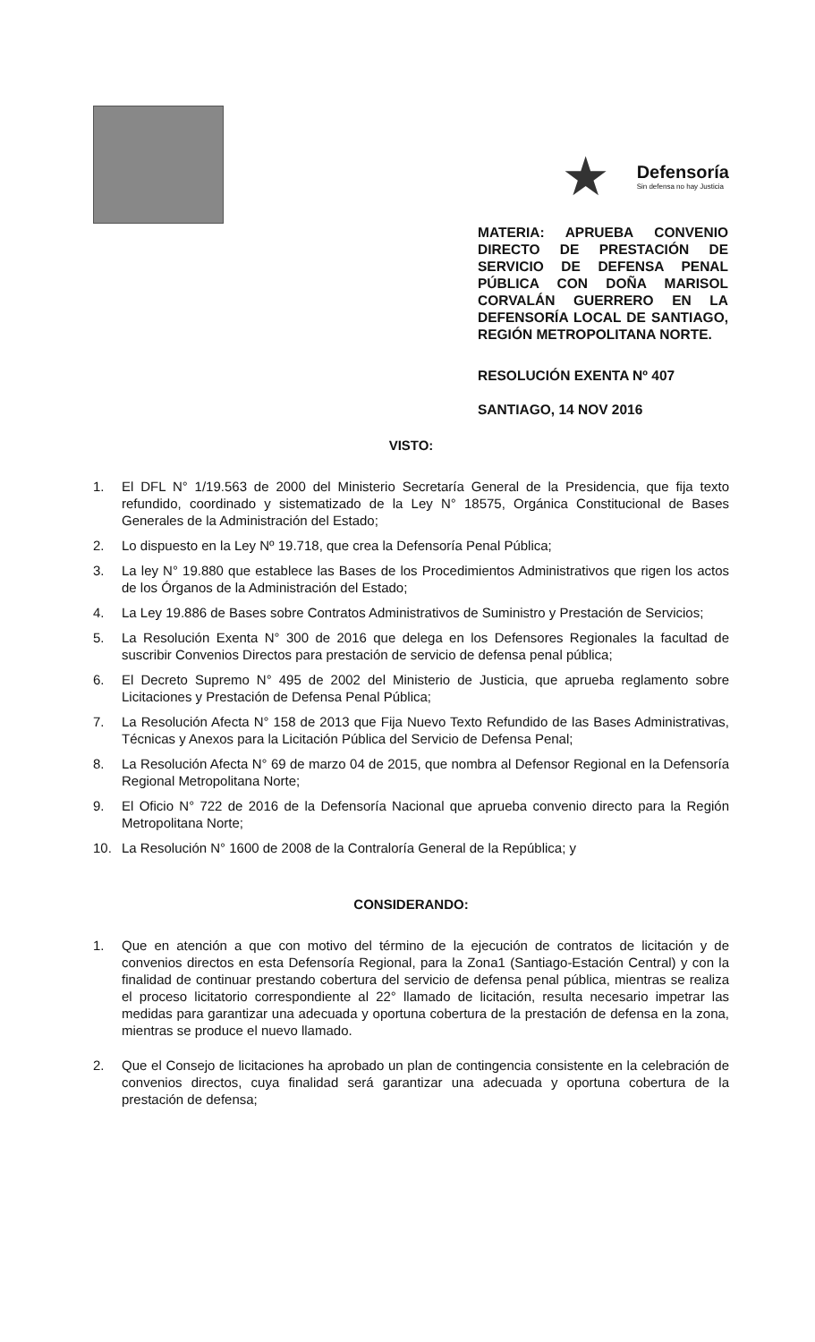★
Defensoría
Sin defensa no hay Justicia
MATERIA: APRUEBA CONVENIO DIRECTO DE PRESTACIÓN DE SERVICIO DE DEFENSA PENAL PÚBLICA CON DOÑA MARISOL CORVALÁN GUERRERO EN LA DEFENSORÍA LOCAL DE SANTIAGO, REGIÓN METROPOLITANA NORTE.
RESOLUCIÓN EXENTA Nº 407
SANTIAGO, 14 NOV 2016
VISTO:
1. El DFL N° 1/19.563 de 2000 del Ministerio Secretaría General de la Presidencia, que fija texto refundido, coordinado y sistematizado de la Ley N° 18575, Orgánica Constitucional de Bases Generales de la Administración del Estado;
2. Lo dispuesto en la Ley Nº 19.718, que crea la Defensoría Penal Pública;
3. La ley N° 19.880 que establece las Bases de los Procedimientos Administrativos que rigen los actos de los Órganos de la Administración del Estado;
4. La Ley 19.886 de Bases sobre Contratos Administrativos de Suministro y Prestación de Servicios;
5. La Resolución Exenta N° 300 de 2016 que delega en los Defensores Regionales la facultad de suscribir Convenios Directos para prestación de servicio de defensa penal pública;
6. El Decreto Supremo N° 495 de 2002 del Ministerio de Justicia, que aprueba reglamento sobre Licitaciones y Prestación de Defensa Penal Pública;
7. La Resolución Afecta N° 158 de 2013 que Fija Nuevo Texto Refundido de las Bases Administrativas, Técnicas y Anexos para la Licitación Pública del Servicio de Defensa Penal;
8. La Resolución Afecta N° 69 de marzo 04 de 2015, que nombra al Defensor Regional en la Defensoría Regional Metropolitana Norte;
9. El Oficio N° 722 de 2016 de la Defensoría Nacional que aprueba convenio directo para la Región Metropolitana Norte;
10. La Resolución N° 1600 de 2008 de la Contraloría General de la República; y
CONSIDERANDO:
1. Que en atención a que con motivo del término de la ejecución de contratos de licitación y de convenios directos en esta Defensoría Regional, para la Zona1 (Santiago-Estación Central) y con la finalidad de continuar prestando cobertura del servicio de defensa penal pública, mientras se realiza el proceso licitatorio correspondiente al 22° llamado de licitación, resulta necesario impetrar las medidas para garantizar una adecuada y oportuna cobertura de la prestación de defensa en la zona, mientras se produce el nuevo llamado.
2. Que el Consejo de licitaciones ha aprobado un plan de contingencia consistente en la celebración de convenios directos, cuya finalidad será garantizar una adecuada y oportuna cobertura de la prestación de defensa;